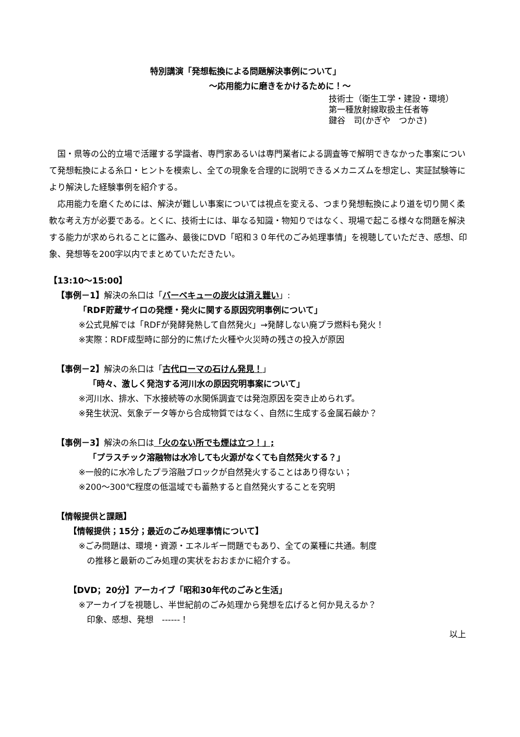特別講演「発想転換による問題解決事例について」
～応用能力に磨きをかけるために！～
技術士（衛生工学・建設・環境）
第一種放射線取扱主任者等
鍵谷　司(かぎや　つかさ)
国・県等の公的立場で活躍する学識者、専門家あるいは専門業者による調査等で解明できなかった事案について発想転換による糸口・ヒントを模索し、全ての現象を合理的に説明できるメカニズムを想定し、実証試験等により解決した経験事例を紹介する。
応用能力を磨くためには、解決が難しい事案については視点を変える、つまり発想転換により道を切り開く柔軟な考え方が必要である。とくに、技術士には、単なる知識・物知りではなく、現場で起こる様々な問題を解決する能力が求められることに鑑み、最後にDVD「昭和３０年代のごみ処理事情」を視聴していただき、感想、印象、発想等を200字以内でまとめていただきたい。
【13:10～15:00】
【事例－1】解決の糸口は「バーベキューの炭火は消え難い」:
「RDF貯蔵サイロの発煙・発火に関する原因究明事例について」
※公式見解では「RDFが発酵発熱して自然発火」→発酵しない廃プラ燃料も発火！
※実際：RDF成型時に部分的に焦げた火種や火災時の残さの投入が原因
【事例－2】解決の糸口は「古代ローマの石けん発見！」
「時々、激しく発泡する河川水の原因究明事案について」
※河川水、排水、下水接続等の水関係調査では発泡原因を突き止められず。
※発生状況、気象データ等から合成物質ではなく、自然に生成する金属石鹸か？
【事例－3】解決の糸口は「火のない所でも煙は立つ！」;
「プラスチック溶融物は水冷しても火源がなくても自然発火する？」
※一般的に水冷したプラ溶融ブロックが自然発火することはあり得ない；
※200～300℃程度の低温域でも蓄熱すると自然発火することを究明
【情報提供と課題】
【情報提供；15分；最近のごみ処理事情について】
※ごみ問題は、環境・資源・エネルギー問題でもあり、全ての業種に共通。制度
　の推移と最新のごみ処理の実状をおおまかに紹介する。
【DVD；20分】アーカイブ「昭和30年代のごみと生活」
※アーカイブを視聴し、半世紀前のごみ処理から発想を広げると何か見えるか？
　印象、感想、発想　------！
以上